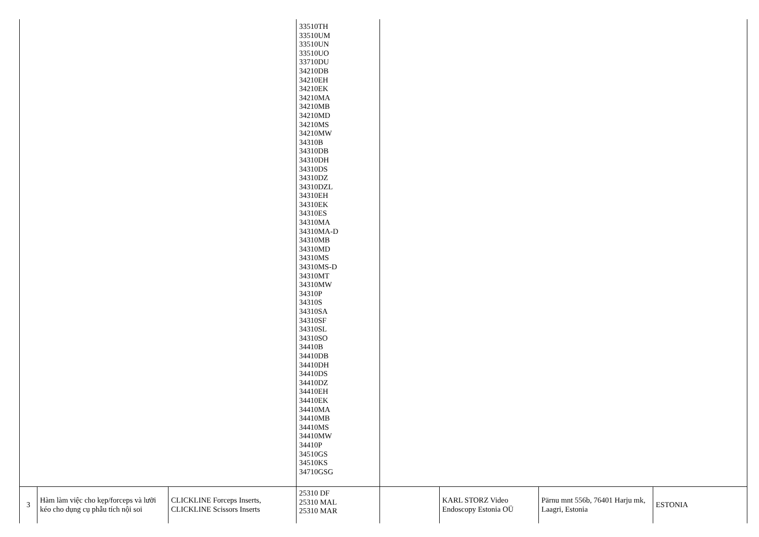| | | | 33510TH 33510UM 33510UN 33510UO 33710DU 34210DB 34210EH 34210EK 34210MA 34210MB 34210MD 34210MS 34210MW 34310B 34310DB 34310DH 34310DS 34310DZ 34310DZL 34310EH 34310EK 34310ES 34310MA 34310MA-D 34310MB 34310MD 34310MS 34310MS-D 34310MT 34310MW 34310P 34310S 34310SA 34310SF 34310SL 34310SO 34410B 34410DB 34410DH 34410DS 34410DZ 34410EH 34410EK 34410MA 34410MB 34410MS 34410MW 34410P 34510GS 34510KS 34710GSG | | | | |
| 3 | Hàm làm việc cho kẹp/forceps và lưỡi kéo cho dụng cụ phẫu tích nội soi | CLICKLINE Forceps Inserts, CLICKLINE Scissors Inserts | 25310 DF 25310 MAL 25310 MAR | | KARL STORZ Video Endoscopy Estonia OÜ | Pärnu mnt 556b, 76401 Harju mk, Laagri, Estonia | ESTONIA |